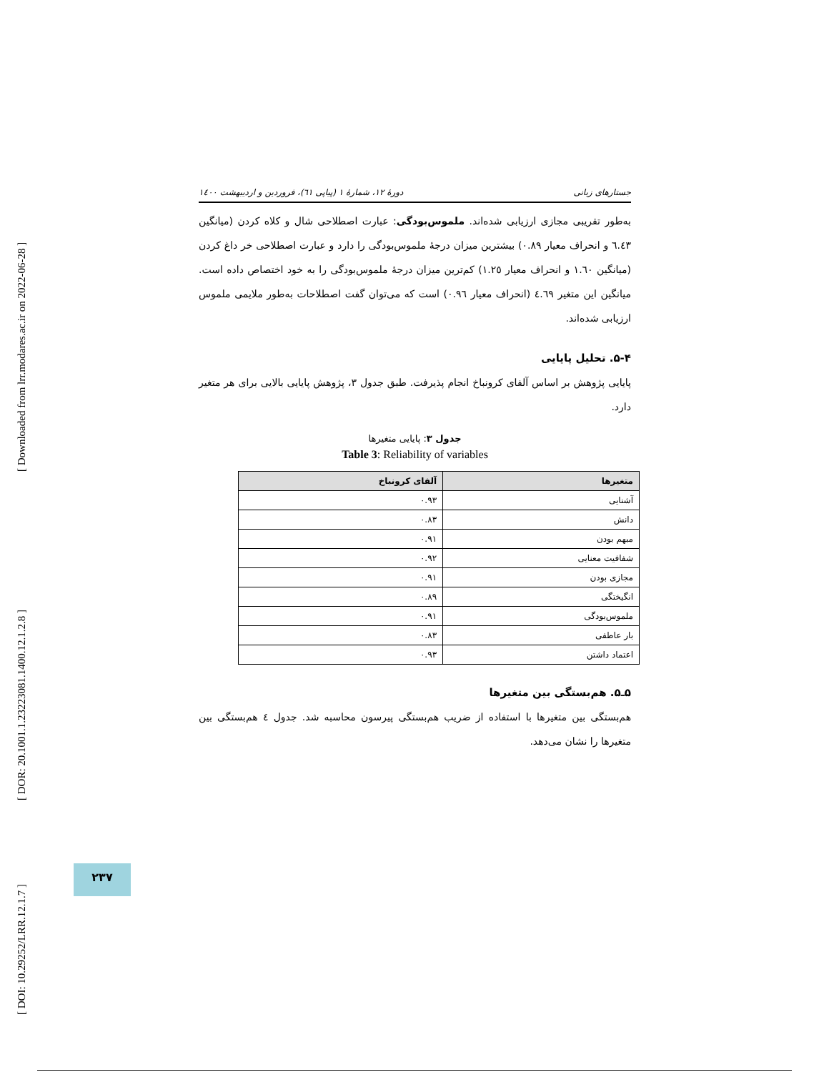[ Downloaded from lrr.modares.ac.ir on 2022-06-28 ]
[ DOR: 20.1001.1.23223081.1400.12.1.2.8 ]
[ DOI: 10.29252/LRR.12.1.7 ]
جستارهای زبانی دورهٔ ۱۲، شمارهٔ ۱ (پیاپی ٦۱)، فروردین و اردیبهشت ۱٤۰۰
به‌طور تقریبی مجازی ارزیابی شده‌اند. ملموس‌بودگی: عبارت اصطلاحی شال و کلاه کردن (میانگین ٦.٤٣ و انحراف معیار ۰.۸۹) بیشترین میزان درجهٔ ملموس‌بودگی را دارد و عبارت اصطلاحی خر داغ کردن (میانگین ۱.٦۰ و انحراف معیار ۱.۲٥) کم‌ترین میزان درجهٔ ملموس‌بودگی را به خود اختصاص داده است. میانگین این متغیر ٤.٦۹ (انحراف معیار ۰.۹٦) است که می‌توان گفت اصطلاحات به‌طور ملایمی ملموس ارزیابی شده‌اند.
۵-۴. تحلیل پایایی
پایایی پژوهش بر اساس آلفای کرونباخ انجام پذیرفت. طبق جدول ۳، پژوهش پایایی بالایی برای هر متغیر دارد.
جدول ۳: پایایی متغیرها
Table 3: Reliability of variables
| متغیرها | آلفای کرونباخ |
| --- | --- |
| آشنایی | ۰.۹۳ |
| دانش | ۰.۸۳ |
| مبهم بودن | ۰.۹۱ |
| شفافیت معنایی | ۰.۹۲ |
| مجازی بودن | ۰.۹۱ |
| انگیختگی | ۰.۸۹ |
| ملموس‌بودگی | ۰.۹۱ |
| بار عاطفی | ۰.۸۳ |
| اعتماد داشتن | ۰.۹۳ |
۵ـ۵. هم‌بستگی بین متغیرها
هم‌بستگی بین متغیرها با استفاده از ضریب هم‌بستگی پیرسون محاسبه شد. جدول ٤ هم‌بستگی بین متغیرها را نشان می‌دهد.
۲۳۷